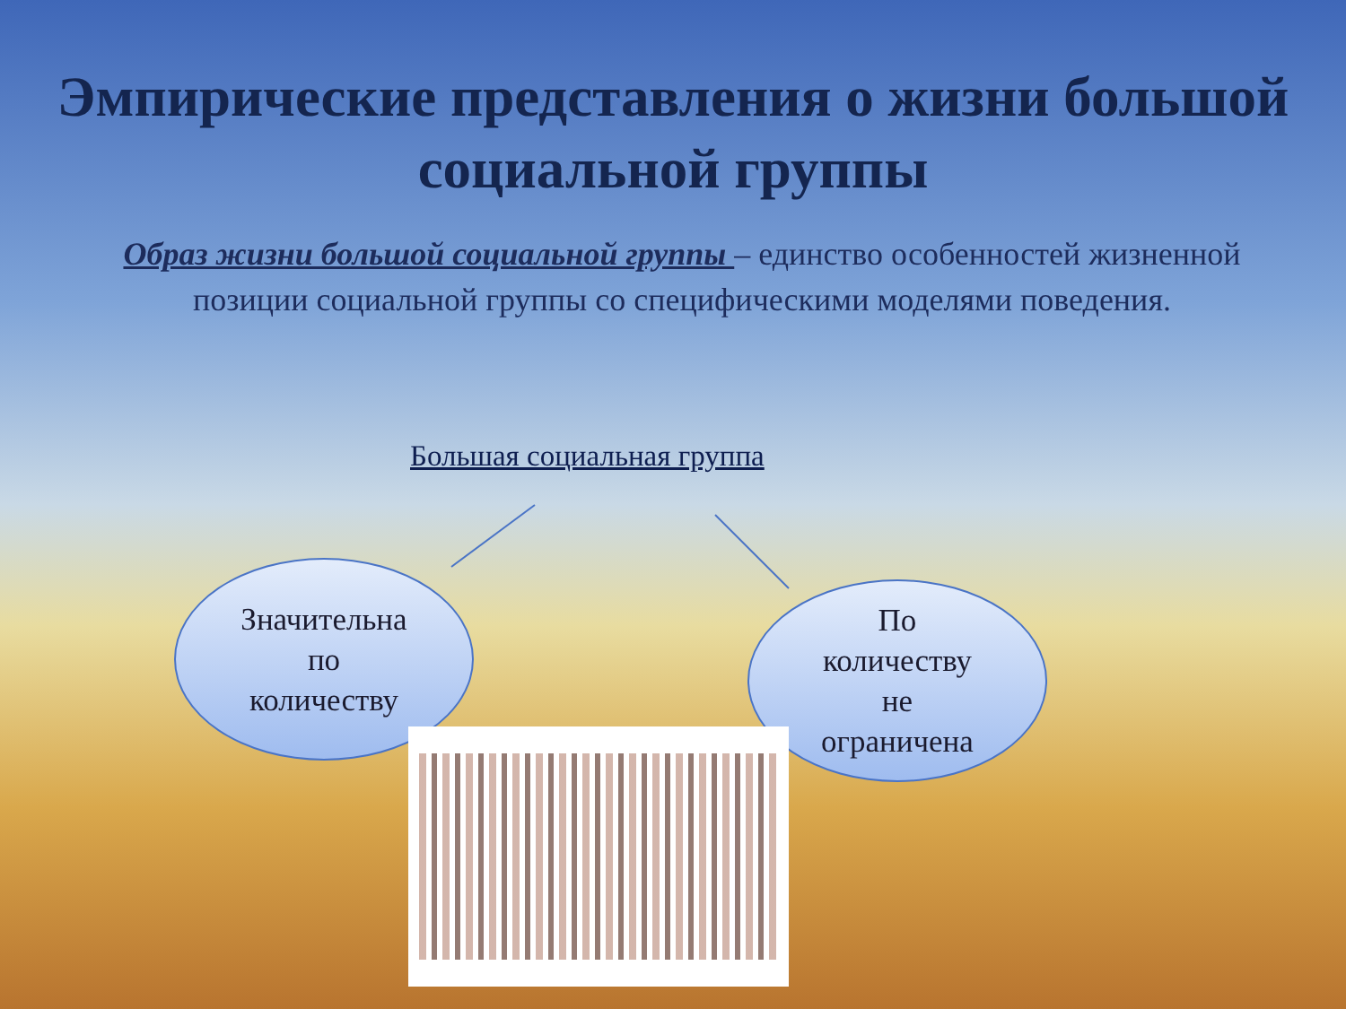Эмпирические представления о жизни большой социальной группы
Образ жизни большой социальной группы – единство особенностей жизненной позиции социальной группы со специфическими моделями поведения.
Большая социальная группа
Значительна
по
количеству
По
количеству
не
ограничена